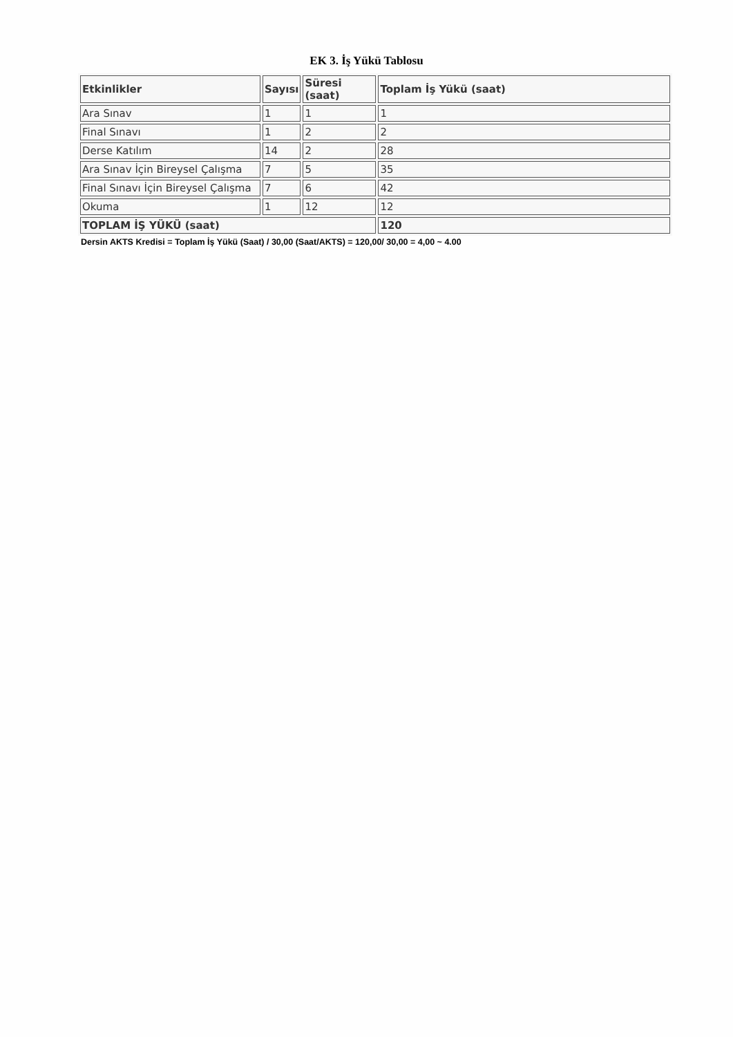EK 3. İş Yükü Tablosu
| Etkinlikler | Sayısı | Süresi (saat) | Toplam İş Yükü (saat) |
| --- | --- | --- | --- |
| Ara Sınav | 1 | 1 | 1 |
| Final Sınavı | 1 | 2 | 2 |
| Derse Katılım | 14 | 2 | 28 |
| Ara Sınav İçin Bireysel Çalışma | 7 | 5 | 35 |
| Final Sınavı İçin Bireysel Çalışma | 7 | 6 | 42 |
| Okuma | 1 | 12 | 12 |
| TOPLAM İŞ YÜKÜ (saat) | | | 120 |
Dersin AKTS Kredisi = Toplam İş Yükü (Saat) / 30,00 (Saat/AKTS) = 120,00/ 30,00 = 4,00 ~ 4.00